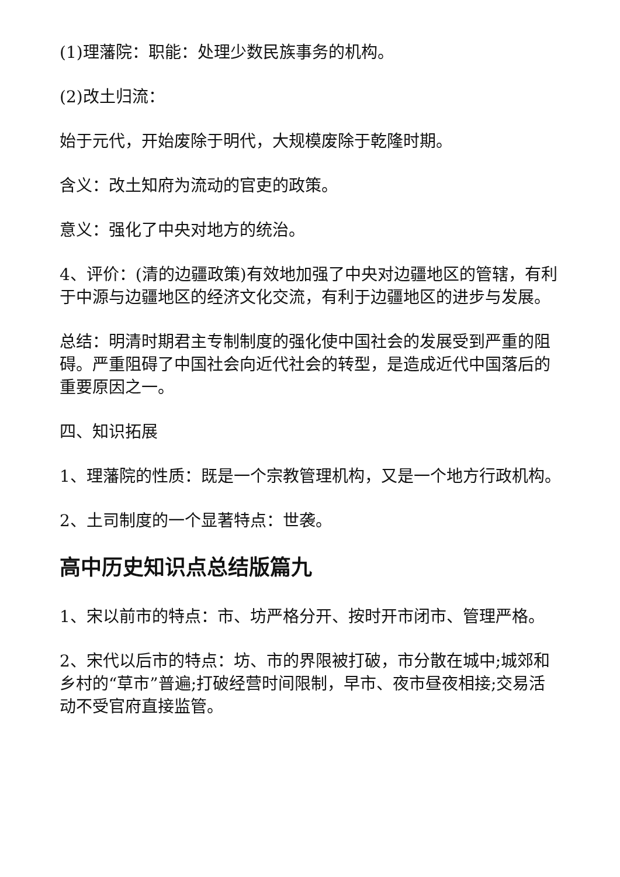(1)理藩院：职能：处理少数民族事务的机构。
(2)改土归流：
始于元代，开始废除于明代，大规模废除于乾隆时期。
含义：改土知府为流动的官吏的政策。
意义：强化了中央对地方的统治。
4、评价：(清的边疆政策)有效地加强了中央对边疆地区的管辖，有利于中源与边疆地区的经济文化交流，有利于边疆地区的进步与发展。
总结：明清时期君主专制制度的强化使中国社会的发展受到严重的阻碍。严重阻碍了中国社会向近代社会的转型，是造成近代中国落后的重要原因之一。
四、知识拓展
1、理藩院的性质：既是一个宗教管理机构，又是一个地方行政机构。
2、土司制度的一个显著特点：世袭。
高中历史知识点总结版篇九
1、宋以前市的特点：市、坊严格分开、按时开市闭市、管理严格。
2、宋代以后市的特点：坊、市的界限被打破，市分散在城中;城郊和乡村的“草市”普遍;打破经营时间限制，早市、夜市昼夜相接;交易活动不受官府直接监管。